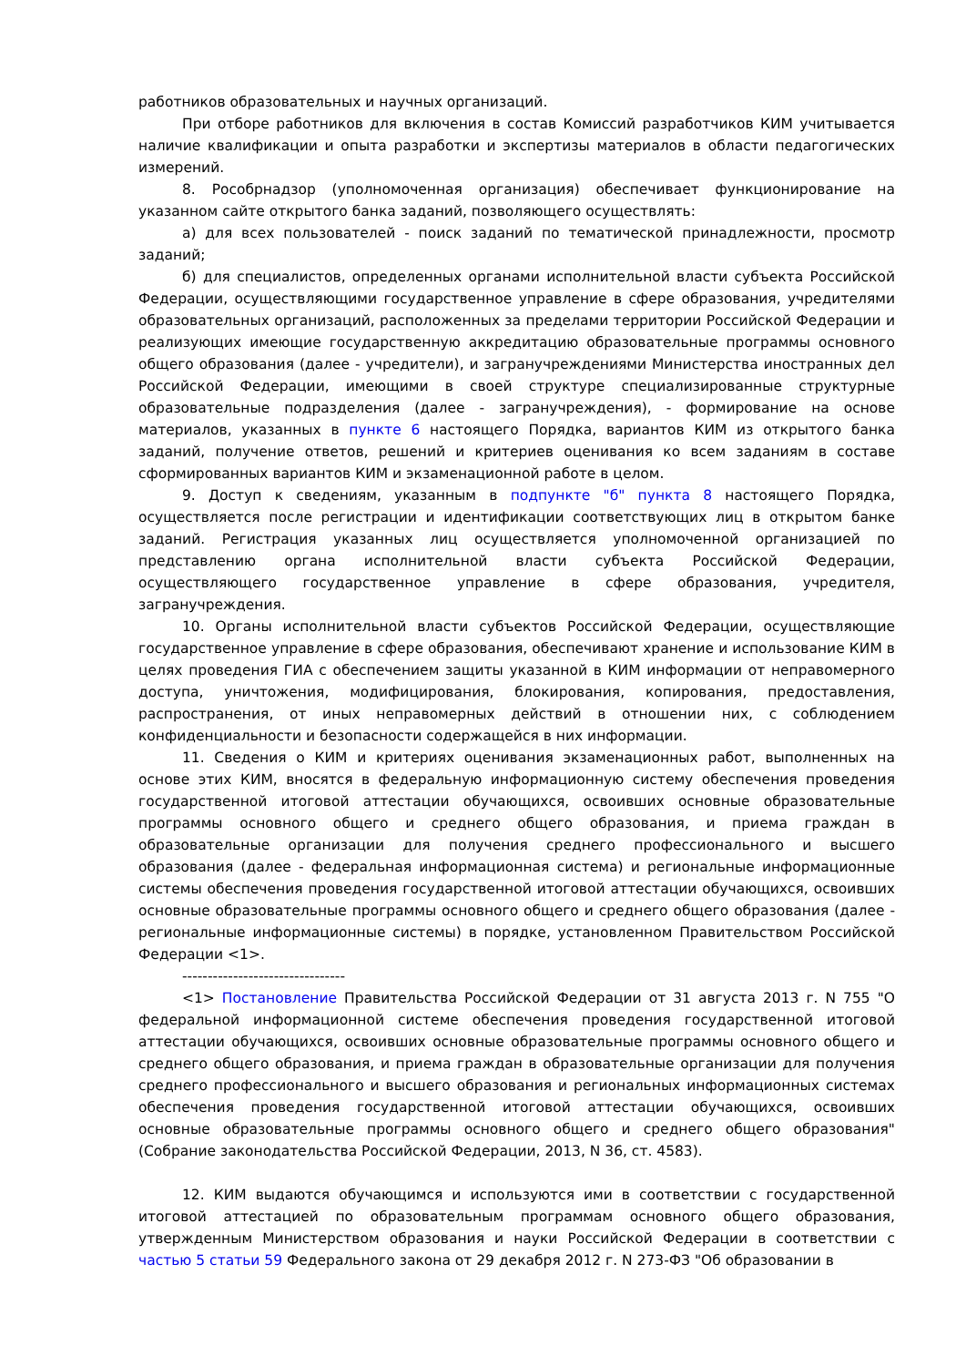работников образовательных и научных организаций.
При отборе работников для включения в состав Комиссий разработчиков КИМ учитывается наличие квалификации и опыта разработки и экспертизы материалов в области педагогических измерений.
8. Рособрнадзор (уполномоченная организация) обеспечивает функционирование на указанном сайте открытого банка заданий, позволяющего осуществлять:
а) для всех пользователей - поиск заданий по тематической принадлежности, просмотр заданий;
б) для специалистов, определенных органами исполнительной власти субъекта Российской Федерации, осуществляющими государственное управление в сфере образования, учредителями образовательных организаций, расположенных за пределами территории Российской Федерации и реализующих имеющие государственную аккредитацию образовательные программы основного общего образования (далее - учредители), и загранучреждениями Министерства иностранных дел Российской Федерации, имеющими в своей структуре специализированные структурные образовательные подразделения (далее - загранучреждения), - формирование на основе материалов, указанных в пункте 6 настоящего Порядка, вариантов КИМ из открытого банка заданий, получение ответов, решений и критериев оценивания ко всем заданиям в составе сформированных вариантов КИМ и экзаменационной работе в целом.
9. Доступ к сведениям, указанным в подпункте "б" пункта 8 настоящего Порядка, осуществляется после регистрации и идентификации соответствующих лиц в открытом банке заданий. Регистрация указанных лиц осуществляется уполномоченной организацией по представлению органа исполнительной власти субъекта Российской Федерации, осуществляющего государственное управление в сфере образования, учредителя, загранучреждения.
10. Органы исполнительной власти субъектов Российской Федерации, осуществляющие государственное управление в сфере образования, обеспечивают хранение и использование КИМ в целях проведения ГИА с обеспечением защиты указанной в КИМ информации от неправомерного доступа, уничтожения, модифицирования, блокирования, копирования, предоставления, распространения, от иных неправомерных действий в отношении них, с соблюдением конфиденциальности и безопасности содержащейся в них информации.
11. Сведения о КИМ и критериях оценивания экзаменационных работ, выполненных на основе этих КИМ, вносятся в федеральную информационную систему обеспечения проведения государственной итоговой аттестации обучающихся, освоивших основные образовательные программы основного общего и среднего общего образования, и приема граждан в образовательные организации для получения среднего профессионального и высшего образования (далее - федеральная информационная система) и региональные информационные системы обеспечения проведения государственной итоговой аттестации обучающихся, освоивших основные образовательные программы основного общего и среднего общего образования (далее - региональные информационные системы) в порядке, установленном Правительством Российской Федерации <1>.
--------------------------------
<1> Постановление Правительства Российской Федерации от 31 августа 2013 г. N 755 "О федеральной информационной системе обеспечения проведения государственной итоговой аттестации обучающихся, освоивших основные образовательные программы основного общего и среднего общего образования, и приема граждан в образовательные организации для получения среднего профессионального и высшего образования и региональных информационных системах обеспечения проведения государственной итоговой аттестации обучающихся, освоивших основные образовательные программы основного общего и среднего общего образования" (Собрание законодательства Российской Федерации, 2013, N 36, ст. 4583).
12. КИМ выдаются обучающимся и используются ими в соответствии с государственной итоговой аттестацией по образовательным программам основного общего образования, утвержденным Министерством образования и науки Российской Федерации в соответствии с частью 5 статьи 59 Федерального закона от 29 декабря 2012 г. N 273-ФЗ "Об образовании в